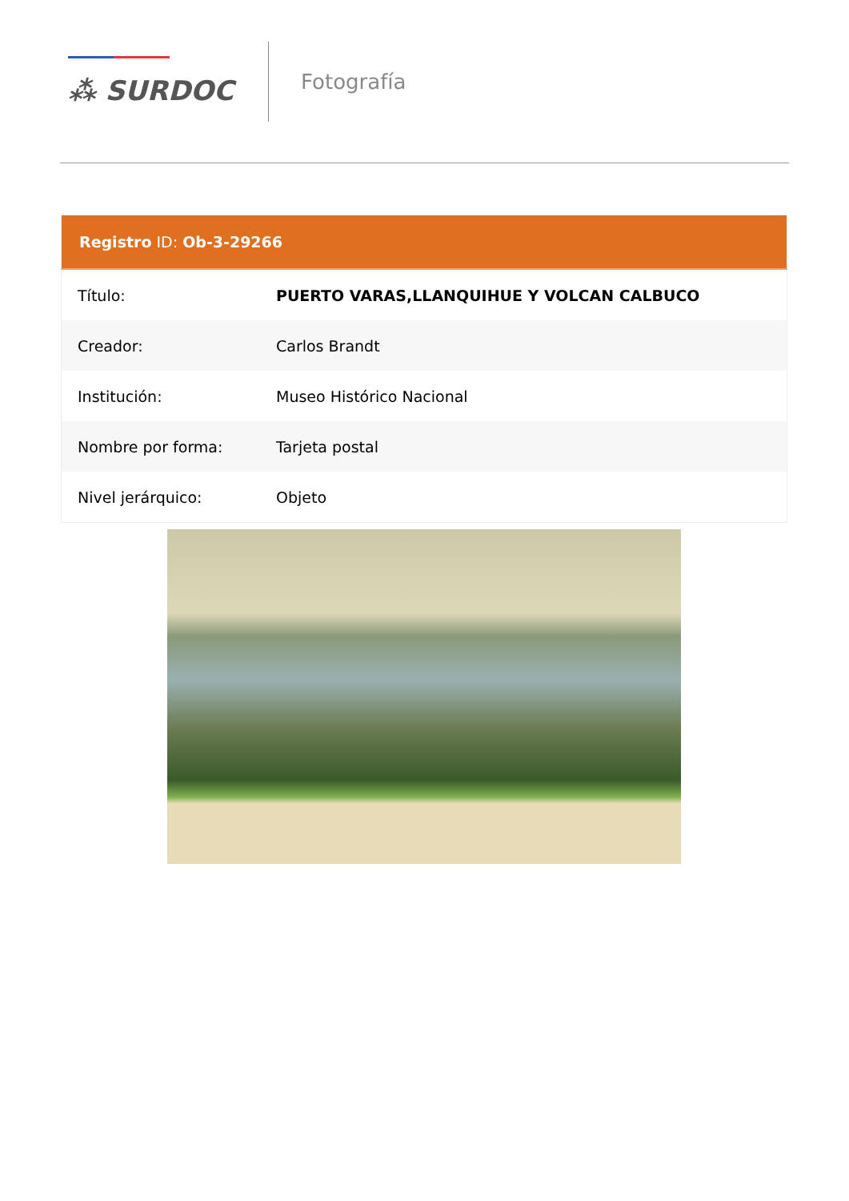⁂ SURDOC
Fotografía
| Registro ID: Ob-3-29266 | |
| --- | --- |
| Título: | PUERTO VARAS,LLANQUIHUE Y VOLCAN CALBUCO |
| Creador: | Carlos Brandt |
| Institución: | Museo Histórico Nacional |
| Nombre por forma: | Tarjeta postal |
| Nivel jerárquico: | Objeto |